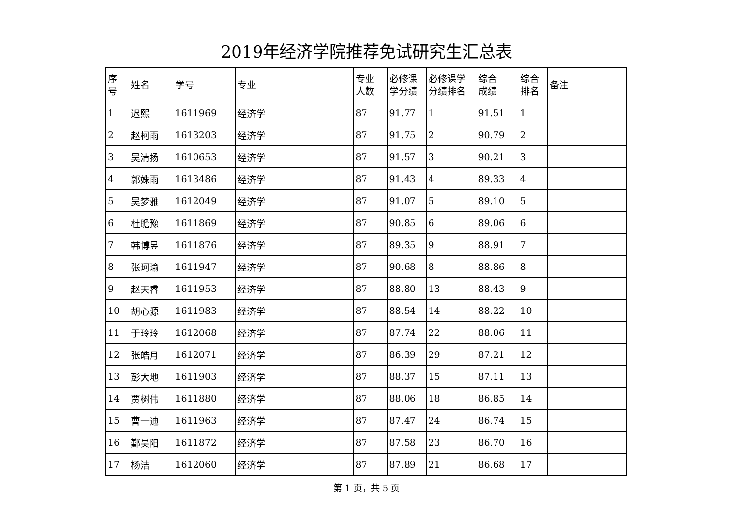2019年经济学院推荐免试研究生汇总表
| 序 号 | 姓名 | 学号 | 专业 | 专业 人数 | 必修课 学分绩 | 必修课学 分绩排名 | 综合 成绩 | 综合 排名 | 备注 |
| --- | --- | --- | --- | --- | --- | --- | --- | --- | --- |
| 1 | 迟熙 | 1611969 | 经济学 | 87 | 91.77 | 1 | 91.51 | 1 | |
| 2 | 赵柯雨 | 1613203 | 经济学 | 87 | 91.75 | 2 | 90.79 | 2 | |
| 3 | 吴清扬 | 1610653 | 经济学 | 87 | 91.57 | 3 | 90.21 | 3 | |
| 4 | 郭姝雨 | 1613486 | 经济学 | 87 | 91.43 | 4 | 89.33 | 4 | |
| 5 | 吴梦雅 | 1612049 | 经济学 | 87 | 91.07 | 5 | 89.10 | 5 | |
| 6 | 杜瞻豫 | 1611869 | 经济学 | 87 | 90.85 | 6 | 89.06 | 6 | |
| 7 | 韩博昱 | 1611876 | 经济学 | 87 | 89.35 | 9 | 88.91 | 7 | |
| 8 | 张珂瑜 | 1611947 | 经济学 | 87 | 90.68 | 8 | 88.86 | 8 | |
| 9 | 赵天睿 | 1611953 | 经济学 | 87 | 88.80 | 13 | 88.43 | 9 | |
| 10 | 胡心源 | 1611983 | 经济学 | 87 | 88.54 | 14 | 88.22 | 10 | |
| 11 | 于玲玲 | 1612068 | 经济学 | 87 | 87.74 | 22 | 88.06 | 11 | |
| 12 | 张皓月 | 1612071 | 经济学 | 87 | 86.39 | 29 | 87.21 | 12 | |
| 13 | 彭大地 | 1611903 | 经济学 | 87 | 88.37 | 15 | 87.11 | 13 | |
| 14 | 贾树伟 | 1611880 | 经济学 | 87 | 88.06 | 18 | 86.85 | 14 | |
| 15 | 曹一迪 | 1611963 | 经济学 | 87 | 87.47 | 24 | 86.74 | 15 | |
| 16 | 鄞昊阳 | 1611872 | 经济学 | 87 | 87.58 | 23 | 86.70 | 16 | |
| 17 | 杨洁 | 1612060 | 经济学 | 87 | 87.89 | 21 | 86.68 | 17 | |
第 1 页，共 5 页